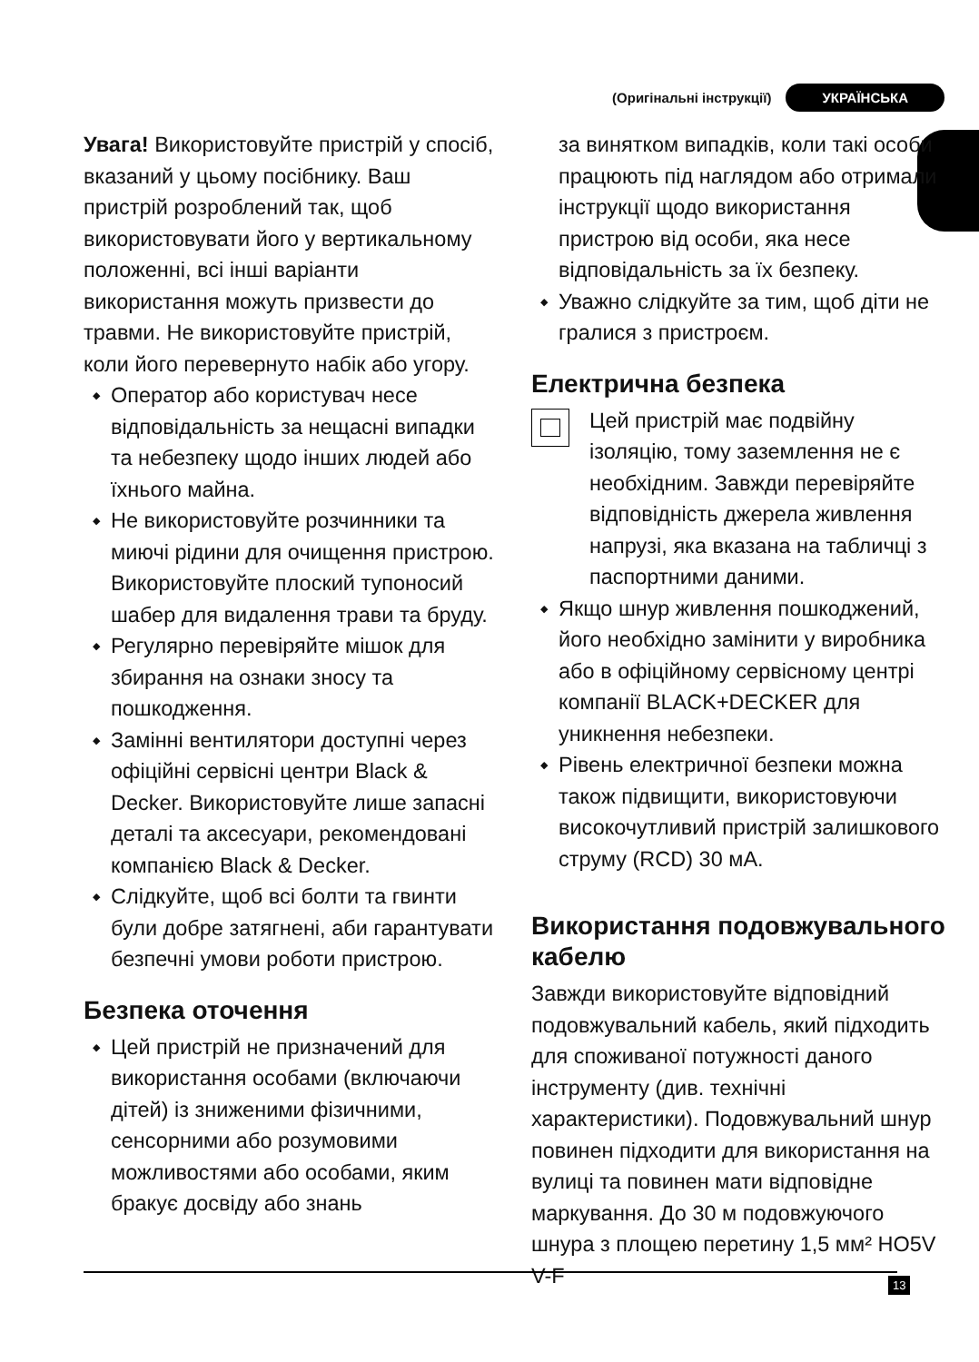(Оригінальні інструкції) УКРАЇНСЬКА
Увага! Використовуйте пристрій у спосіб, вказаний у цьому посібнику. Ваш пристрій розроблений так, щоб використовувати його у вертикальному положенні, всі інші варіанти використання можуть призвести до травми. Не використовуйте пристрій, коли його перевернуто набік або угору.
◆ Оператор або користувач несе відповідальність за нещасні випадки та небезпеку щодо інших людей або їхнього майна.
◆ Не використовуйте розчинники та миючі рідини для очищення пристрою. Використовуйте плоский тупоносий шабер для видалення трави та бруду.
◆ Регулярно перевіряйте мішок для збирання на ознаки зносу та пошкодження.
◆ Замінні вентилятори доступні через офіційні сервісні центри Black & Decker. Використовуйте лише запасні деталі та аксесуари, рекомендовані компанією Black & Decker.
◆ Слідкуйте, щоб всі болти та гвинти були добре затягнені, аби гарантувати безпечні умови роботи пристрою.
Безпека оточення
◆ Цей пристрій не призначений для використання особами (включаючи дітей) із зниженими фізичними, сенсорними або розумовими можливостями або особами, яким бракує досвіду або знань
за винятком випадків, коли такі особи працюють під наглядом або отримали інструкції щодо використання пристрою від особи, яка несе відповідальність за їх безпеку.
◆ Уважно слідкуйте за тим, щоб діти не гралися з пристроєм.
Електрична безпека
Цей пристрій має подвійну ізоляцію, тому заземлення не є необхідним. Завжди перевіряйте відповідність джерела живлення напрузі, яка вказана на табличці з паспортними даними.
◆ Якщо шнур живлення пошкоджений, його необхідно замінити у виробника або в офіційному сервісному центрі компанії BLACK+DECKER для уникнення небезпеки.
◆ Рівень електричної безпеки можна також підвищити, використовуючи високочутливий пристрій залишкового струму (RCD) 30 мА.
Використання подовжувального кабелю
Завжди використовуйте відповідний подовжувальний кабель, який підходить для споживаної потужності даного інструменту (див. технічні характеристики). Подовжувальний шнур повинен підходити для використання на вулиці та повинен мати відповідне маркування. До 30 м подовжуючого шнура з площею перетину 1,5 мм² HO5V V-F
13